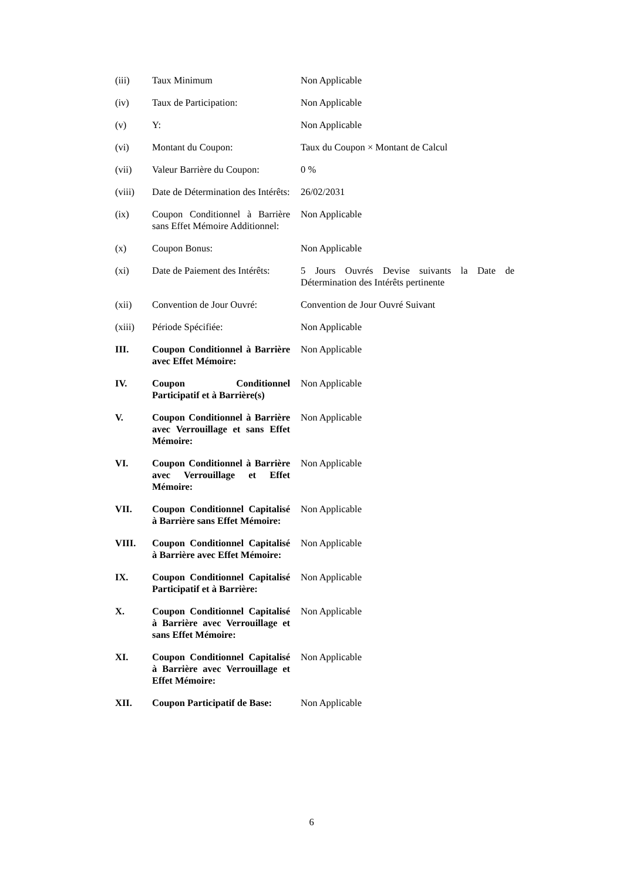| (iii) | Taux Minimum | Non Applicable |
| (iv) | Taux de Participation: | Non Applicable |
| (v) | Y: | Non Applicable |
| (vi) | Montant du Coupon: | Taux du Coupon × Montant de Calcul |
| (vii) | Valeur Barrière du Coupon: | 0 % |
| (viii) | Date de Détermination des Intérêts: | 26/02/2031 |
| (ix) | Coupon Conditionnel à Barrière sans Effet Mémoire Additionnel: | Non Applicable |
| (x) | Coupon Bonus: | Non Applicable |
| (xi) | Date de Paiement des Intérêts: | 5 Jours Ouvrés Devise suivants la Date de Détermination des Intérêts pertinente |
| (xii) | Convention de Jour Ouvré: | Convention de Jour Ouvré Suivant |
| (xiii) | Période Spécifiée: | Non Applicable |
| III. | Coupon Conditionnel à Barrière avec Effet Mémoire: | Non Applicable |
| IV. | Coupon Conditionnel Participatif et à Barrière(s) | Non Applicable |
| V. | Coupon Conditionnel à Barrière avec Verrouillage et sans Effet Mémoire: | Non Applicable |
| VI. | Coupon Conditionnel à Barrière avec Verrouillage et Effet Mémoire: | Non Applicable |
| VII. | Coupon Conditionnel Capitalisé à Barrière sans Effet Mémoire: | Non Applicable |
| VIII. | Coupon Conditionnel Capitalisé à Barrière avec Effet Mémoire: | Non Applicable |
| IX. | Coupon Conditionnel Capitalisé Participatif et à Barrière: | Non Applicable |
| X. | Coupon Conditionnel Capitalisé à Barrière avec Verrouillage et sans Effet Mémoire: | Non Applicable |
| XI. | Coupon Conditionnel Capitalisé à Barrière avec Verrouillage et Effet Mémoire: | Non Applicable |
| XII. | Coupon Participatif de Base: | Non Applicable |
6